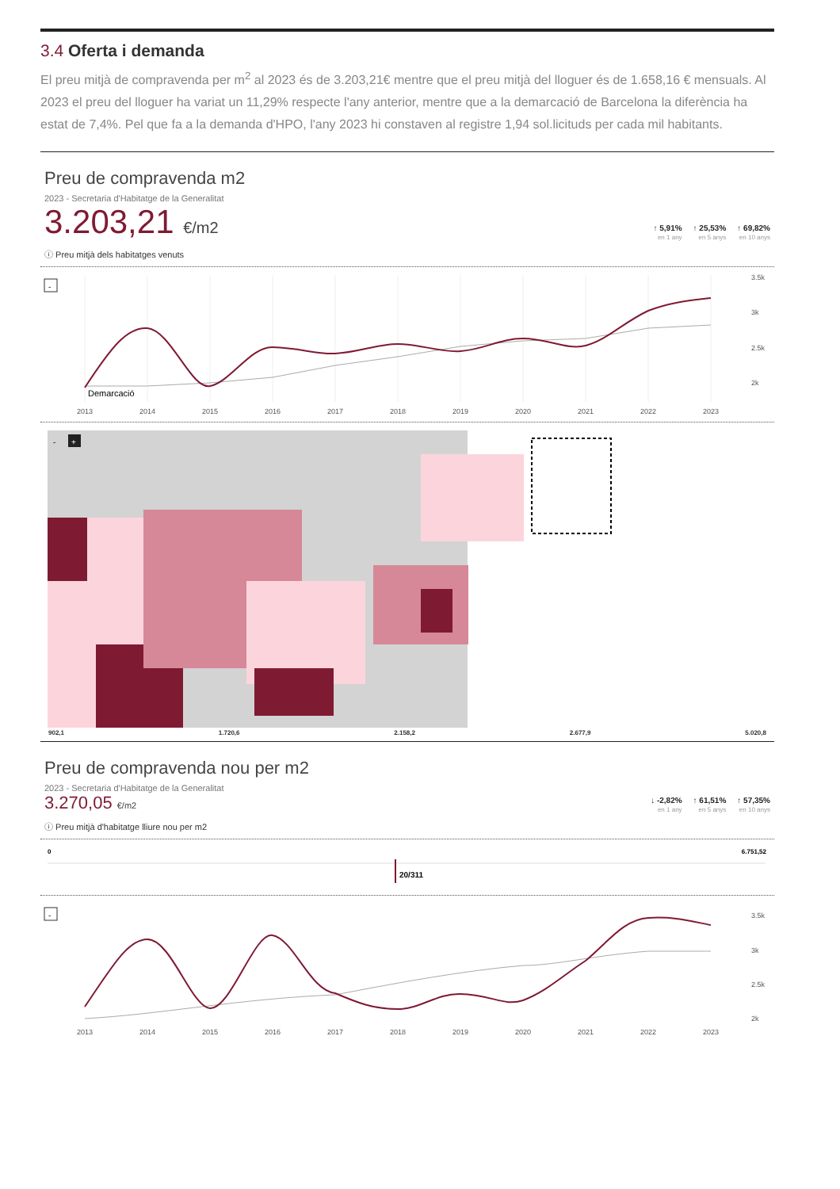3.4 Oferta i demanda
El preu mitjà de compravenda per m<sup>2</sup> al 2023 és de 3.203,21€ mentre que el preu mitjà del lloguer és de 1.658,16 € mensuals. Al 2023 el preu del lloguer ha variat un 11,29% respecte l'any anterior, mentre que a la demarcació de Barcelona la diferència ha estat de 7,4%. Pel que fa a la demanda d'HPO, l'any 2023 hi constaven al registre 1,94 sol.licituds per cada mil habitants.
Preu de compravenda m2
2023 - Secretaria d'Habitatge de la Generalitat
3.203,21 €/m2
↑ 5,91%
en 1 any
↑ 25,53%
en 5 anys
↑ 69,82%
en 10 anys
ⓘ Preu mitjà dels habitatges venuts
-
Demarcació
2013
2014
2015
2016
2017
2018
2019
2020
2021
2022
2023
3.5k
3k
2.5k
2k
-
+
902,1 1.720,6 2.158,2 2.677,9 5.020,8
Preu de compravenda nou per m2
2023 - Secretaria d'Habitatge de la Generalitat
3.270,05 €/m2
↓ -2,82%
en 1 any
↑ 61,51%
en 5 anys
↑ 57,35%
en 10 anys
ⓘ Preu mitjà d'habitatge lliure nou per m2
0
6.751,52
20/311
-
2013
2014
2015
2016
2017
2018
2019
2020
2021
2022
2023
3.5k
3k
2.5k
2k